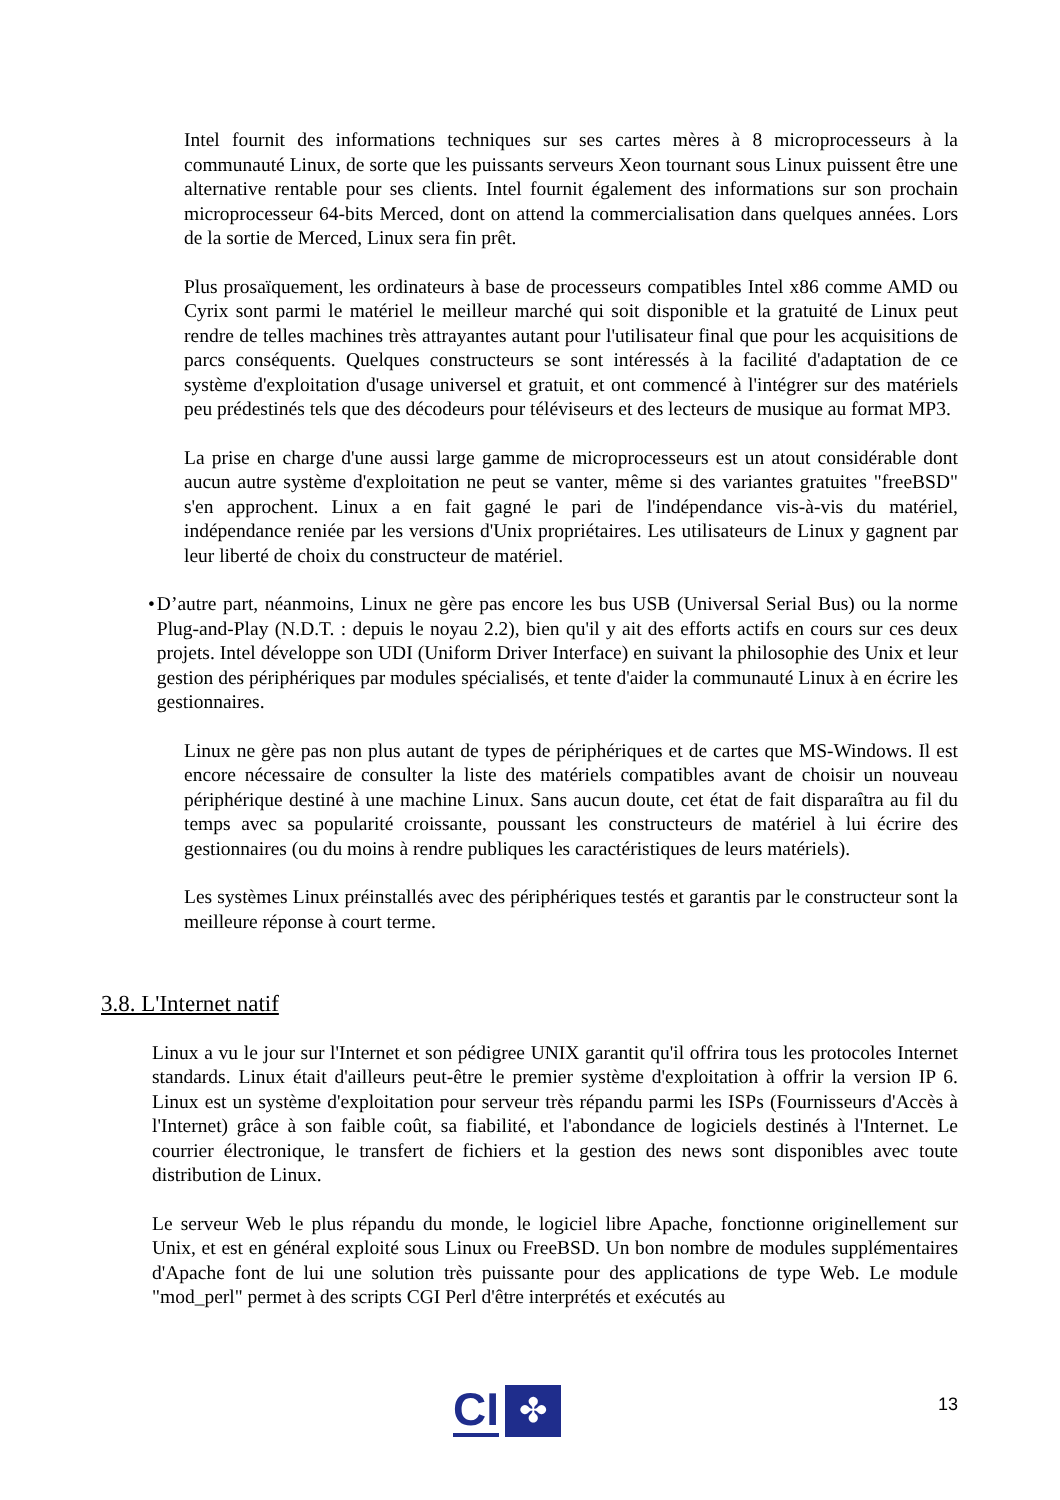Intel fournit des informations techniques sur ses cartes mères à 8 microprocesseurs à la communauté Linux, de sorte que les puissants serveurs Xeon tournant sous Linux puissent être une alternative rentable pour ses clients. Intel fournit également des informations sur son prochain microprocesseur 64-bits Merced, dont on attend la commercialisation dans quelques années. Lors de la sortie de Merced, Linux sera fin prêt.
Plus prosaïquement, les ordinateurs à base de processeurs compatibles Intel x86 comme AMD ou Cyrix sont parmi le matériel le meilleur marché qui soit disponible et la gratuité de Linux peut rendre de telles machines très attrayantes autant pour l'utilisateur final que pour les acquisitions de parcs conséquents. Quelques constructeurs se sont intéressés à la facilité d'adaptation de ce système d'exploitation d'usage universel et gratuit, et ont commencé à l'intégrer sur des matériels peu prédestinés tels que des décodeurs pour téléviseurs et des lecteurs de musique au format MP3.
La prise en charge d'une aussi large gamme de microprocesseurs est un atout considérable dont aucun autre système d'exploitation ne peut se vanter, même si des variantes gratuites "freeBSD" s'en approchent. Linux a en fait gagné le pari de l'indépendance vis-à-vis du matériel, indépendance reniée par les versions d'Unix propriétaires. Les utilisateurs de Linux y gagnent par leur liberté de choix du constructeur de matériel.
• D’autre part, néanmoins, Linux ne gère pas encore les bus USB (Universal Serial Bus) ou la norme Plug-and-Play (N.D.T. : depuis le noyau 2.2), bien qu'il y ait des efforts actifs en cours sur ces deux projets. Intel développe son UDI (Uniform Driver Interface) en suivant la philosophie des Unix et leur gestion des périphériques par modules spécialisés, et tente d'aider la communauté Linux à en écrire les gestionnaires.
Linux ne gère pas non plus autant de types de périphériques et de cartes que MS-Windows. Il est encore nécessaire de consulter la liste des matériels compatibles avant de choisir un nouveau périphérique destiné à une machine Linux. Sans aucun doute, cet état de fait disparaîtra au fil du temps avec sa popularité croissante, poussant les constructeurs de matériel à lui écrire des gestionnaires (ou du moins à rendre publiques les caractéristiques de leurs matériels).
Les systèmes Linux préinstallés avec des périphériques testés et garantis par le constructeur sont la meilleure réponse à court terme.
3.8. L'Internet natif
Linux a vu le jour sur l'Internet et son pédigree UNIX garantit qu'il offrira tous les protocoles Internet standards. Linux était d'ailleurs peut-être le premier système d'exploitation à offrir la version IP 6. Linux est un système d'exploitation pour serveur très répandu parmi les ISPs (Fournisseurs d'Accès à l'Internet) grâce à son faible coût, sa fiabilité, et l'abondance de logiciels destinés à l'Internet. Le courrier électronique, le transfert de fichiers et la gestion des news sont disponibles avec toute distribution de Linux.
Le serveur Web le plus répandu du monde, le logiciel libre Apache, fonctionne originellement sur Unix, et est en général exploité sous Linux ou FreeBSD. Un bon nombre de modules supplémentaires d'Apache font de lui une solution très puissante pour des applications de type Web. Le module "mod_perl" permet à des scripts CGI Perl d'être interprétés et exécutés au
13
CI
✤